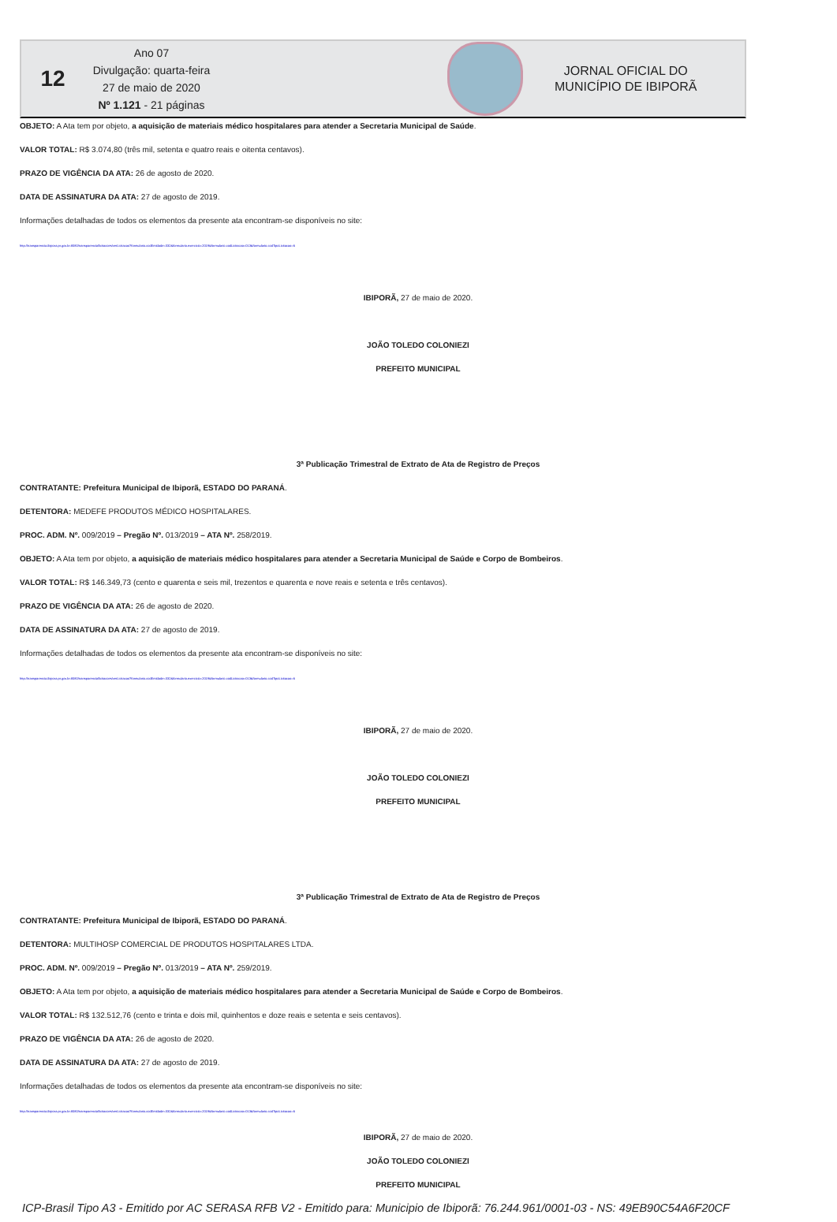12
Ano 07
Divulgação: quarta-feira
27 de maio de 2020
Nº 1.121 - 21 páginas
JORNAL OFICIAL DO
MUNICÍPIO DE IBIPORÃ
OBJETO: A Ata tem por objeto, a aquisição de materiais médico hospitalares para atender a Secretaria Municipal de Saúde.
VALOR TOTAL: R$ 3.074,80 (três mil, setenta e quatro reais e oitenta centavos).
PRAZO DE VIGÊNCIA DA ATA: 26 de agosto de 2020.
DATA DE ASSINATURA DA ATA: 27 de agosto de 2019.
Informações detalhadas de todos os elementos da presente ata encontram-se disponíveis no site:
http://transparencia.ibipora.pr.gov.br:8080/transparencia/licitacoes/verLicitacao?formulario.codEntidade=332&formulario.exercicio=2019&formulario.codLicitacao=013&formulario.codTipoLicitacao=6
IBIPORÃ, 27 de maio de 2020.
JOÃO TOLEDO COLONIEZI
PREFEITO MUNICIPAL
3ª Publicação Trimestral de Extrato de Ata de Registro de Preços
CONTRATANTE: Prefeitura Municipal de Ibiporã, ESTADO DO PARANÁ.
DETENTORA: MEDEFE PRODUTOS MÉDICO HOSPITALARES.
PROC. ADM. Nº. 009/2019 – Pregão Nº. 013/2019 – ATA Nº. 258/2019.
OBJETO: A Ata tem por objeto, a aquisição de materiais médico hospitalares para atender a Secretaria Municipal de Saúde e Corpo de Bombeiros.
VALOR TOTAL: R$ 146.349,73 (cento e quarenta e seis mil, trezentos e quarenta e nove reais e setenta e três centavos).
PRAZO DE VIGÊNCIA DA ATA: 26 de agosto de 2020.
DATA DE ASSINATURA DA ATA: 27 de agosto de 2019.
Informações detalhadas de todos os elementos da presente ata encontram-se disponíveis no site:
http://transparencia.ibipora.pr.gov.br:8080/transparencia/licitacoes/verLicitacao?formulario.codEntidade=332&formulario.exercicio=2019&formulario.codLicitacao=013&formulario.codTipoLicitacao=6
IBIPORÃ, 27 de maio de 2020.
JOÃO TOLEDO COLONIEZI
PREFEITO MUNICIPAL
3ª Publicação Trimestral de Extrato de Ata de Registro de Preços
CONTRATANTE: Prefeitura Municipal de Ibiporã, ESTADO DO PARANÁ.
DETENTORA: MULTIHOSP COMERCIAL DE PRODUTOS HOSPITALARES LTDA.
PROC. ADM. Nº. 009/2019 – Pregão Nº. 013/2019 – ATA Nº. 259/2019.
OBJETO: A Ata tem por objeto, a aquisição de materiais médico hospitalares para atender a Secretaria Municipal de Saúde e Corpo de Bombeiros.
VALOR TOTAL: R$ 132.512,76 (cento e trinta e dois mil, quinhentos e doze reais e setenta e seis centavos).
PRAZO DE VIGÊNCIA DA ATA: 26 de agosto de 2020.
DATA DE ASSINATURA DA ATA: 27 de agosto de 2019.
Informações detalhadas de todos os elementos da presente ata encontram-se disponíveis no site:
http://transparencia.ibipora.pr.gov.br:8080/transparencia/licitacoes/verLicitacao?formulario.codEntidade=332&formulario.exercicio=2019&formulario.codLicitacao=013&formulario.codTipoLicitacao=6
IBIPORÃ, 27 de maio de 2020.
JOÃO TOLEDO COLONIEZI
PREFEITO MUNICIPAL
ICP-Brasil Tipo A3 - Emitido por AC SERASA RFB V2 - Emitido para: Municipio de Ibiporã: 76.244.961/0001-03 - NS: 49EB90C54A6F20CF